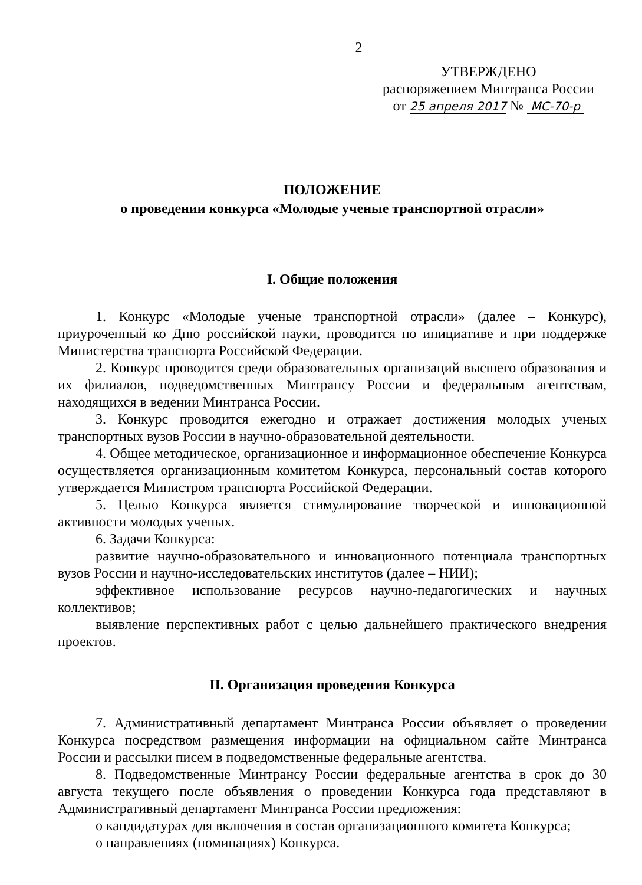2
УТВЕРЖДЕНО
распоряжением Минтранса России
от 25 апреля 2017 № МС-70-р
ПОЛОЖЕНИЕ
о проведении конкурса «Молодые ученые транспортной отрасли»
I. Общие положения
1. Конкурс «Молодые ученые транспортной отрасли» (далее – Конкурс), приуроченный ко Дню российской науки, проводится по инициативе и при поддержке Министерства транспорта Российской Федерации.
2. Конкурс проводится среди образовательных организаций высшего образования и их филиалов, подведомственных Минтрансу России и федеральным агентствам, находящихся в ведении Минтранса России.
3. Конкурс проводится ежегодно и отражает достижения молодых ученых транспортных вузов России в научно-образовательной деятельности.
4. Общее методическое, организационное и информационное обеспечение Конкурса осуществляется организационным комитетом Конкурса, персональный состав которого утверждается Министром транспорта Российской Федерации.
5. Целью Конкурса является стимулирование творческой и инновационной активности молодых ученых.
6. Задачи Конкурса:
развитие научно-образовательного и инновационного потенциала транспортных вузов России и научно-исследовательских институтов (далее – НИИ);
эффективное использование ресурсов научно-педагогических и научных коллективов;
выявление перспективных работ с целью дальнейшего практического внедрения проектов.
II. Организация проведения Конкурса
7. Административный департамент Минтранса России объявляет о проведении Конкурса посредством размещения информации на официальном сайте Минтранса России и рассылки писем в подведомственные федеральные агентства.
8. Подведомственные Минтрансу России федеральные агентства в срок до 30 августа текущего после объявления о проведении Конкурса года представляют в Административный департамент Минтранса России предложения:
о кандидатурах для включения в состав организационного комитета Конкурса;
о направлениях (номинациях) Конкурса.